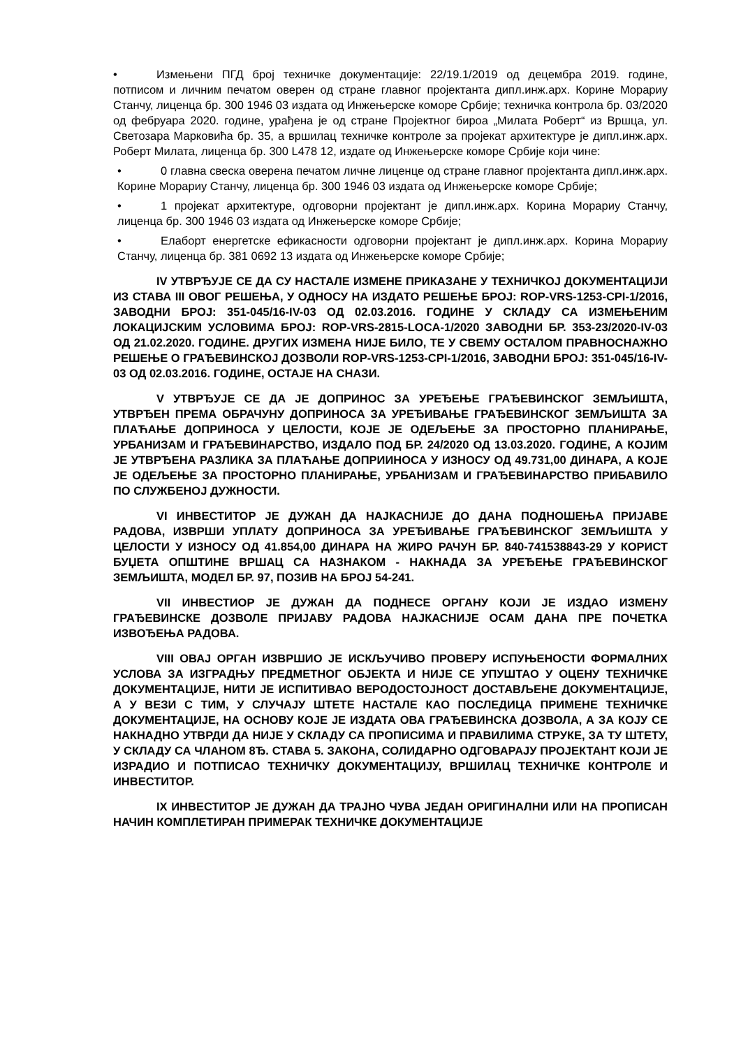• Измењени ПГД број техничке документације: 22/19.1/2019 од децембра 2019. године, потписом и личним печатом оверен од стране главног пројектанта дипл.инж.арх. Корине Морариу Станчу, лиценца бр. 300 1946 03 издата од Инжењерске коморе Србије; техничка контрола бр. 03/2020 од фебруара 2020. године, урађена је од стране Пројектног бироа „Милата Роберт“ из Вршца, ул. Светозара Марковића бр. 35, а вршилац техничке контроле за пројекат архитектуре је дипл.инж.арх. Роберт Милата, лиценца бр. 300 L478 12, издате од Инжењерске коморе Србије који чине:
• 0 главна свеска оверена печатом личне лиценце од стране главног пројектанта дипл.инж.арх. Корине Морариу Станчу, лиценца бр. 300 1946 03 издата од Инжењерске коморе Србије;
• 1 пројекат архитектуре, одговорни пројектант је дипл.инж.арх. Корина Морариу Станчу, лиценца бр. 300 1946 03 издата од Инжењерске коморе Србије;
• Елаборт енергетске ефикасности одговорни пројектант је дипл.инж.арх. Корина Морариу Станчу, лиценца бр. 381 0692 13 издата од Инжењерске коморе Србије;
IV УТВРЂУЈЕ СЕ ДА СУ НАСТАЛЕ ИЗМЕНЕ ПРИКАЗАНЕ У ТЕХНИЧКОЈ ДОКУМЕНТАЦИЈИ ИЗ СТАВА III ОВОГ РЕШЕЊА, У ОДНОСУ НА ИЗДАТО РЕШЕЊЕ БРОЈ: ROP-VRS-1253-CPI-1/2016, ЗАВОДНИ БРОЈ: 351-045/16-IV-03 ОД 02.03.2016. ГОДИНЕ У СКЛАДУ СА ИЗМЕЊЕНИМ ЛОКАЦИЈСКИМ УСЛОВИМА БРОЈ: ROP-VRS-2815-LOCA-1/2020 ЗАВОДНИ БР. 353-23/2020-IV-03 ОД 21.02.2020. ГОДИНЕ. ДРУГИХ ИЗМЕНА НИЈЕ БИЛО, ТЕ У СВЕМУ ОСТАЛОМ ПРАВНОСНАЖНО РЕШЕЊЕ О ГРАЂЕВИНСКОЈ ДОЗВОЛИ ROP-VRS-1253-CPI-1/2016, ЗАВОДНИ БРОЈ: 351-045/16-IV-03 ОД 02.03.2016. ГОДИНЕ, ОСТАЈЕ НА СНАЗИ.
V УТВРЂУЈЕ СЕ ДА ЈЕ ДОПРИНОС ЗА УРЕЂЕЊЕ ГРАЂЕВИНСКОГ ЗЕМЉИШТА, УТВРЂЕН ПРЕМА ОБРАЧУНУ ДОПРИНОСА ЗА УРЕЂИВАЊЕ ГРАЂЕВИНСКОГ ЗЕМЉИШТА ЗА ПЛАЋАЊЕ ДОПРИНОСА У ЦЕЛОСТИ, КОЈЕ ЈЕ ОДЕЉЕЊЕ ЗА ПРОСТОРНО ПЛАНИРАЊЕ, УРБАНИЗАМ И ГРАЂЕВИНАРСТВО, ИЗДАЛО ПОД БР. 24/2020 ОД 13.03.2020. ГОДИНЕ, А КОЈИМ ЈЕ УТВРЂЕНА РАЗЛИКА ЗА ПЛАЋАЊЕ ДОПРИИНОСА У ИЗНОСУ ОД 49.731,00 ДИНАРА, А КОЈЕ ЈЕ ОДЕЉЕЊЕ ЗА ПРОСТОРНО ПЛАНИРАЊЕ, УРБАНИЗАМ И ГРАЂЕВИНАРСТВО ПРИБАВИЛО ПО СЛУЖБЕНОЈ ДУЖНОСТИ.
VI ИНВЕСТИТОР ЈЕ ДУЖАН ДА НАЈКАСНИЈЕ ДО ДАНА ПОДНОШЕЊА ПРИЈАВЕ РАДОВА, ИЗВРШИ УПЛАТУ ДОПРИНОСА ЗА УРЕЂИВАЊЕ ГРАЂЕВИНСКОГ ЗЕМЉИШТА У ЦЕЛОСТИ У ИЗНОСУ ОД 41.854,00 ДИНАРА НА ЖИРО РАЧУН БР. 840-741538843-29 У КОРИСТ БУЏЕТА ОПШТИНЕ ВРШАЦ СА НАЗНАКОМ - НАКНАДА ЗА УРЕЂЕЊЕ ГРАЂЕВИНСКОГ ЗЕМЉИШТА, МОДЕЛ БР. 97, ПОЗИВ НА БРОЈ 54-241.
VII ИНВЕСТИОР ЈЕ ДУЖАН ДА ПОДНЕСЕ ОРГАНУ КОЈИ ЈЕ ИЗДАО ИЗМЕНУ ГРАЂЕВИНСКЕ ДОЗВОЛЕ ПРИЈАВУ РАДОВА НАЈКАСНИЈЕ ОСАМ ДАНА ПРЕ ПОЧЕТКА ИЗВОЂЕЊА РАДОВА.
VIII ОВАЈ ОРГАН ИЗВРШИО ЈЕ ИСКЉУЧИВО ПРОВЕРУ ИСПУЊЕНОСТИ ФОРМАЛНИХ УСЛОВА ЗА ИЗГРАДЊУ ПРЕДМЕТНОГ ОБЈЕКТА И НИЈЕ СЕ УПУШТАО У ОЦЕНУ ТЕХНИЧКЕ ДОКУМЕНТАЦИЈЕ, НИТИ ЈЕ ИСПИТИВАО ВЕРОДОСТОЈНОСТ ДОСТАВЉЕНЕ ДОКУМЕНТАЦИЈЕ, А У ВЕЗИ С ТИМ, У СЛУЧАЈУ ШТЕТЕ НАСТАЛЕ КАО ПОСЛЕДИЦА ПРИМЕНЕ ТЕХНИЧКЕ ДОКУМЕНТАЦИЈЕ, НА ОСНОВУ КОЈЕ ЈЕ ИЗДАТА ОВА ГРАЂЕВИНСКА ДОЗВОЛА, А ЗА КОЈУ СЕ НАКНАДНО УТВРДИ ДА НИЈЕ У СКЛАДУ СА ПРОПИСИМА И ПРАВИЛИМА СТРУКЕ, ЗА ТУ ШТЕТУ, У СКЛАДУ СА ЧЛАНОМ 8Ђ. СТАВА 5. ЗАКОНА, СОЛИДАРНО ОДГОВАРАЈУ ПРОЈЕКТАНТ КОЈИ ЈЕ ИЗРАДИО И ПОТПИСАО ТЕХНИЧКУ ДОКУМЕНТАЦИЈУ, ВРШИЛАЦ ТЕХНИЧКЕ КОНТРОЛЕ И ИНВЕСТИТОР.
IX ИНВЕСТИТОР ЈЕ ДУЖАН ДА ТРАЈНО ЧУВА ЈЕДАН ОРИГИНАЛНИ ИЛИ НА ПРОПИСАН НАЧИН КОМПЛЕТИРАН ПРИМЕРАК ТЕХНИЧКЕ ДОКУМЕНТАЦИЈЕ